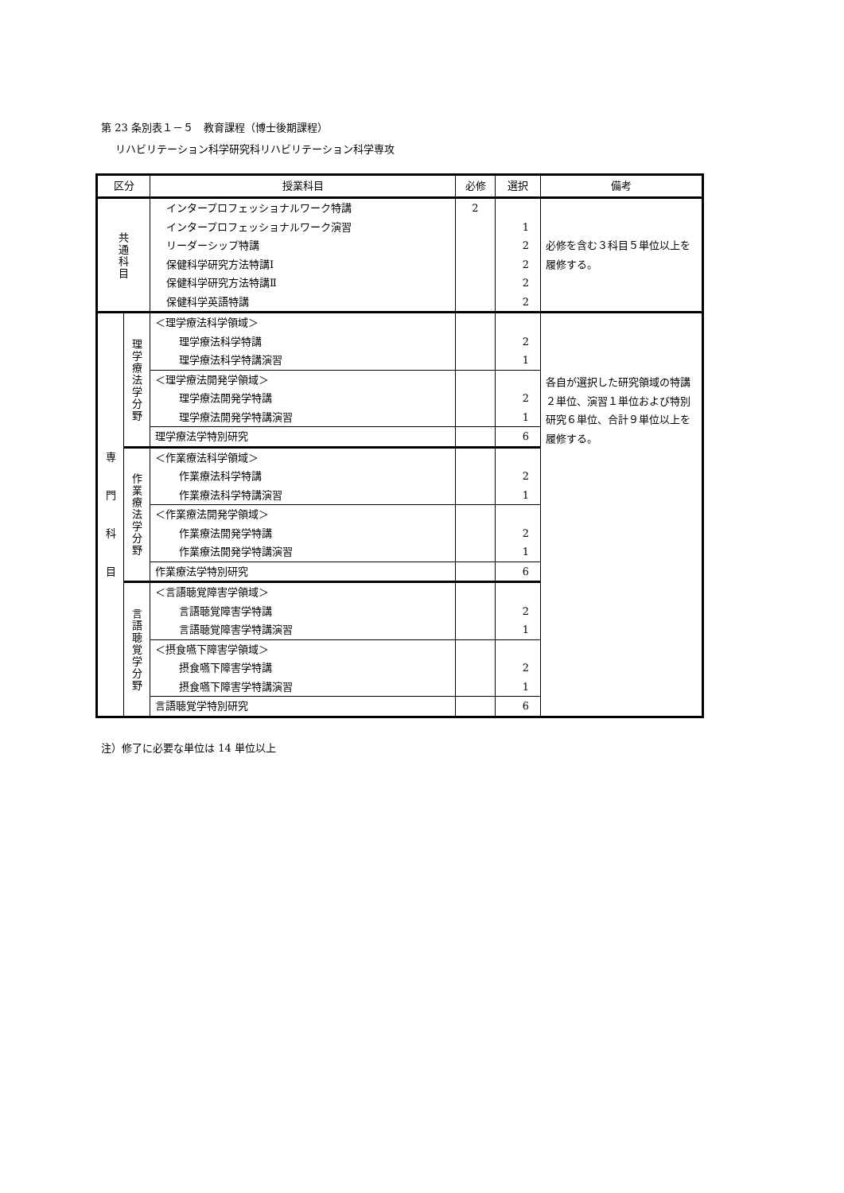第 23 条別表１－５　教育課程（博士後期課程）
リハビリテーション科学研究科リハビリテーション科学専攻
| 区分 | | 授業科目 | 必修 | 選択 | 備考 |
| --- | --- | --- | --- | --- | --- |
| 共 通 科 目 | | インタープロフェッショナルワーク特講 インタープロフェッショナルワーク演習 リーダーシップ特講 保健科学研究方法特講Ⅰ 保健科学研究方法特講Ⅱ 保健科学英語特講 | 2 | 1 2 2 2 2 | 必修を含む３科目５単位以上を履修する。 |
| 専 門 科 目 | 理 学 療 法 学 分 野 | ＜理学療法科学領域＞ 理学療法科学特講 理学療法科学特講演習 | | 2 1 | 各自が選択した研究領域の特講２単位、演習１単位および特別研究６単位、合計９単位以上を履修する。 |
| | | ＜理学療法開発学領域＞ 理学療法開発学特講 理学療法開発学特講演習 | | 2 1 | |
| | | 理学療法学特別研究 | | 6 | |
| | 作 業 療 法 学 分 野 | ＜作業療法科学領域＞ 作業療法科学特講 作業療法科学特講演習 | | 2 1 | |
| | | ＜作業療法開発学領域＞ 作業療法開発学特講 作業療法開発学特講演習 | | 2 1 | |
| | | 作業療法学特別研究 | | 6 | |
| | 言 語 聴 覚 学 分 野 | ＜言語聴覚障害学領域＞ 言語聴覚障害学特講 言語聴覚障害学特講演習 | | 2 1 | |
| | | ＜摂食嚥下障害学領域＞ 摂食嚥下障害学特講 摂食嚥下障害学特講演習 | | 2 1 | |
| | | 言語聴覚学特別研究 | | 6 | |
注）修了に必要な単位は 14 単位以上